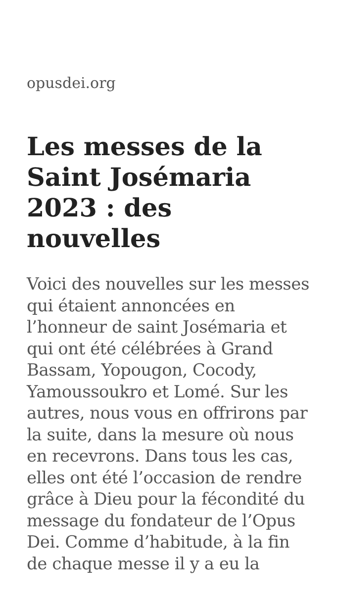opusdei.org
Les messes de la Saint Josémaria 2023 : des nouvelles
Voici des nouvelles sur les messes qui étaient annoncées en l’honneur de saint Josémaria et qui ont été célébrées à Grand Bassam, Yopougon, Cocody, Yamoussoukro et Lomé. Sur les autres, nous vous en offrirons par la suite, dans la mesure où nous en recevrons. Dans tous les cas, elles ont été l’occasion de rendre grâce à Dieu pour la fécondité du message du fondateur de l’Opus Dei. Comme d’habitude, à la fin de chaque messe il y a eu la